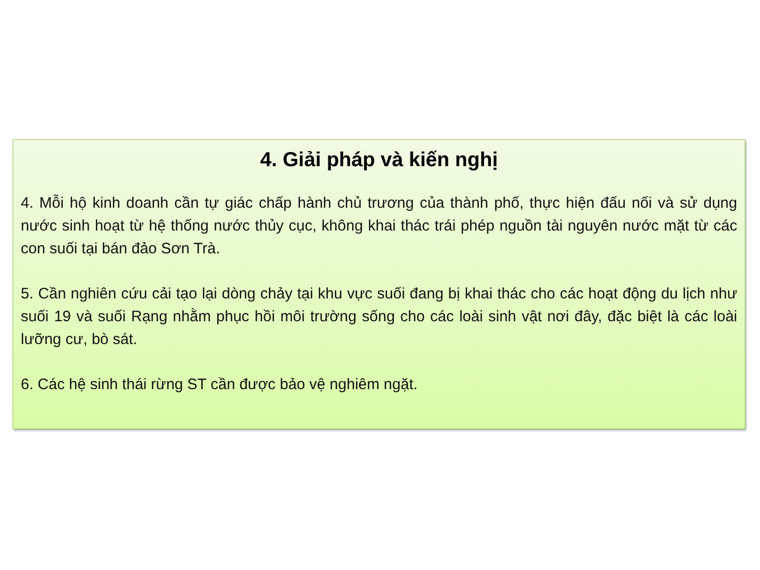4. Giải pháp và kiến nghị
4. Mỗi hộ kinh doanh cần tự giác chấp hành chủ trương của thành phố, thực hiện đấu nối và sử dụng nước sinh hoạt từ hệ thống nước thủy cục, không khai thác trái phép nguồn tài nguyên nước mặt từ các con suối tại bán đảo Sơn Trà.
5. Cần nghiên cứu cải tạo lại dòng chảy tại khu vực suối đang bị khai thác cho các hoạt động du lịch như suối 19 và suối Rạng nhằm phục hồi môi trường sống cho các loài sinh vật nơi đây, đặc biệt là các loài lưỡng cư, bò sát.
6. Các hệ sinh thái rừng ST cần được bảo vệ nghiêm ngặt.